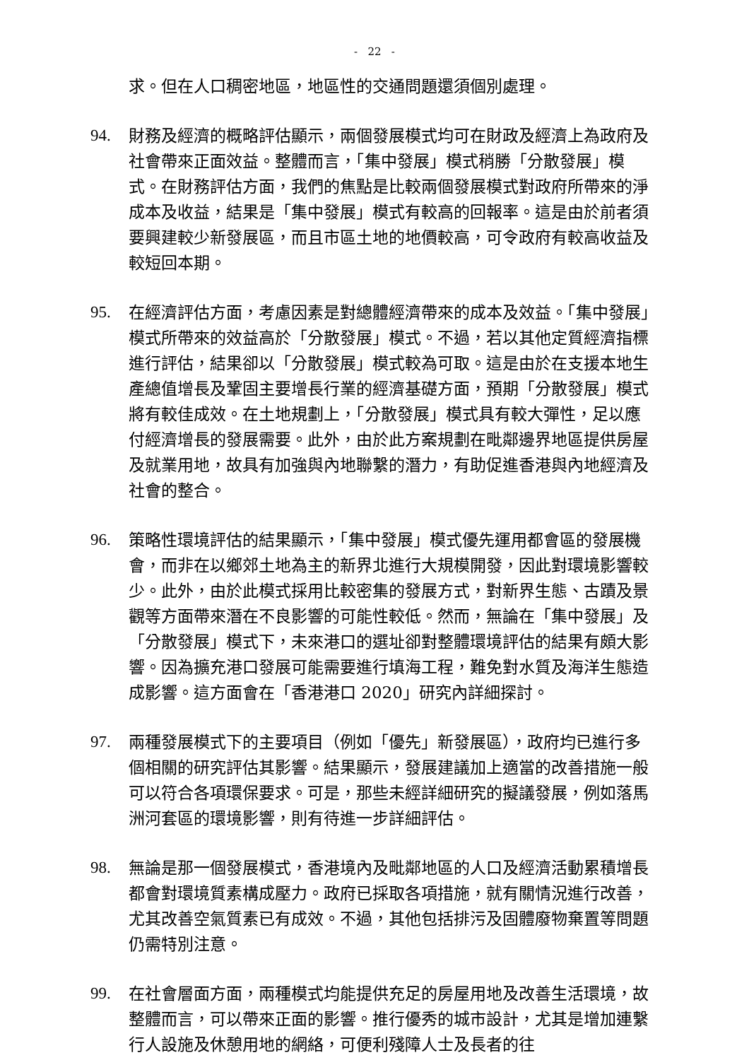- 22 -
求。但在人口稠密地區，地區性的交通問題還須個別處理。
94. 財務及經濟的概略評估顯示，兩個發展模式均可在財政及經濟上為政府及社會帶來正面效益。整體而言，「集中發展」模式稍勝「分散發展」模式。在財務評估方面，我們的焦點是比較兩個發展模式對政府所帶來的淨成本及收益，結果是「集中發展」模式有較高的回報率。這是由於前者須要興建較少新發展區，而且市區土地的地價較高，可令政府有較高收益及較短回本期。
95. 在經濟評估方面，考慮因素是對總體經濟帶來的成本及效益。「集中發展」模式所帶來的效益高於「分散發展」模式。不過，若以其他定質經濟指標進行評估，結果卻以「分散發展」模式較為可取。這是由於在支援本地生產總值增長及鞏固主要增長行業的經濟基礎方面，預期「分散發展」模式將有較佳成效。在土地規劃上，「分散發展」模式具有較大彈性，足以應付經濟增長的發展需要。此外，由於此方案規劃在毗鄰邊界地區提供房屋及就業用地，故具有加強與內地聯繫的潛力，有助促進香港與內地經濟及社會的整合。
96. 策略性環境評估的結果顯示，「集中發展」模式優先運用都會區的發展機會，而非在以鄉郊土地為主的新界北進行大規模開發，因此對環境影響較少。此外，由於此模式採用比較密集的發展方式，對新界生態、古蹟及景觀等方面帶來潛在不良影響的可能性較低。然而，無論在「集中發展」及「分散發展」模式下，未來港口的選址卻對整體環境評估的結果有頗大影響。因為擴充港口發展可能需要進行填海工程，難免對水質及海洋生態造成影響。這方面會在「香港港口 2020」研究內詳細探討。
97. 兩種發展模式下的主要項目（例如「優先」新發展區），政府均已進行多個相關的研究評估其影響。結果顯示，發展建議加上適當的改善措施一般可以符合各項環保要求。可是，那些未經詳細研究的擬議發展，例如落馬洲河套區的環境影響，則有待進一步詳細評估。
98. 無論是那一個發展模式，香港境內及毗鄰地區的人口及經濟活動累積增長都會對環境質素構成壓力。政府已採取各項措施，就有關情況進行改善，尤其改善空氣質素已有成效。不過，其他包括排污及固體廢物棄置等問題仍需特別注意。
99. 在社會層面方面，兩種模式均能提供充足的房屋用地及改善生活環境，故整體而言，可以帶來正面的影響。推行優秀的城市設計，尤其是增加連繫行人設施及休憩用地的網絡，可便利殘障人士及長者的往